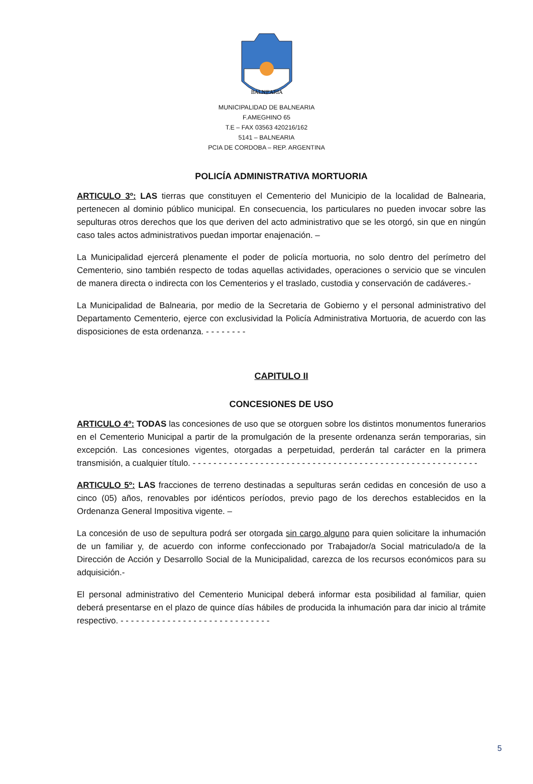BALNEARIA
MUNICIPALIDAD DE BALNEARIA
F.AMEGHINO 65
T.E – FAX 03563 420216/162
5141 – BALNEARIA
PCIA DE CORDOBA – REP. ARGENTINA
POLICÍA ADMINISTRATIVA MORTUORIA
ARTICULO 3º: LAS tierras que constituyen el Cementerio del Municipio de la localidad de Balnearia, pertenecen al dominio público municipal. En consecuencia, los particulares no pueden invocar sobre las sepulturas otros derechos que los que deriven del acto administrativo que se les otorgó, sin que en ningún caso tales actos administrativos puedan importar enajenación. –
La Municipalidad ejercerá plenamente el poder de policía mortuoria, no solo dentro del perímetro del Cementerio, sino también respecto de todas aquellas actividades, operaciones o servicio que se vinculen de manera directa o indirecta con los Cementerios y el traslado, custodia y conservación de cadáveres.-
La Municipalidad de Balnearia, por medio de la Secretaria de Gobierno y el personal administrativo del Departamento Cementerio, ejerce con exclusividad la Policía Administrativa Mortuoria, de acuerdo con las disposiciones de esta ordenanza. - - - - - - - -
CAPITULO II
CONCESIONES DE USO
ARTICULO 4º: TODAS las concesiones de uso que se otorguen sobre los distintos monumentos funerarios en el Cementerio Municipal a partir de la promulgación de la presente ordenanza serán temporarias, sin excepción. Las concesiones vigentes, otorgadas a perpetuidad, perderán tal carácter en la primera transmisión, a cualquier título. - - - - - - - - - - - - - - - - - - - - - - - - - - - - - - - - - - - - - - - - - - - - - - - - - - - - - - -
ARTICULO 5º: LAS fracciones de terreno destinadas a sepulturas serán cedidas en concesión de uso a cinco (05) años, renovables por idénticos períodos, previo pago de los derechos establecidos en la Ordenanza General Impositiva vigente. –
La concesión de uso de sepultura podrá ser otorgada sin cargo alguno para quien solicitare la inhumación de un familiar y, de acuerdo con informe confeccionado por Trabajador/a Social matriculado/a de la Dirección de Acción y Desarrollo Social de la Municipalidad, carezca de los recursos económicos para su adquisición.-
El personal administrativo del Cementerio Municipal deberá informar esta posibilidad al familiar, quien deberá presentarse en el plazo de quince días hábiles de producida la inhumación para dar inicio al trámite respectivo. - - - - - - - - - - - - - - - - - - - - - - - - - - - - -
5